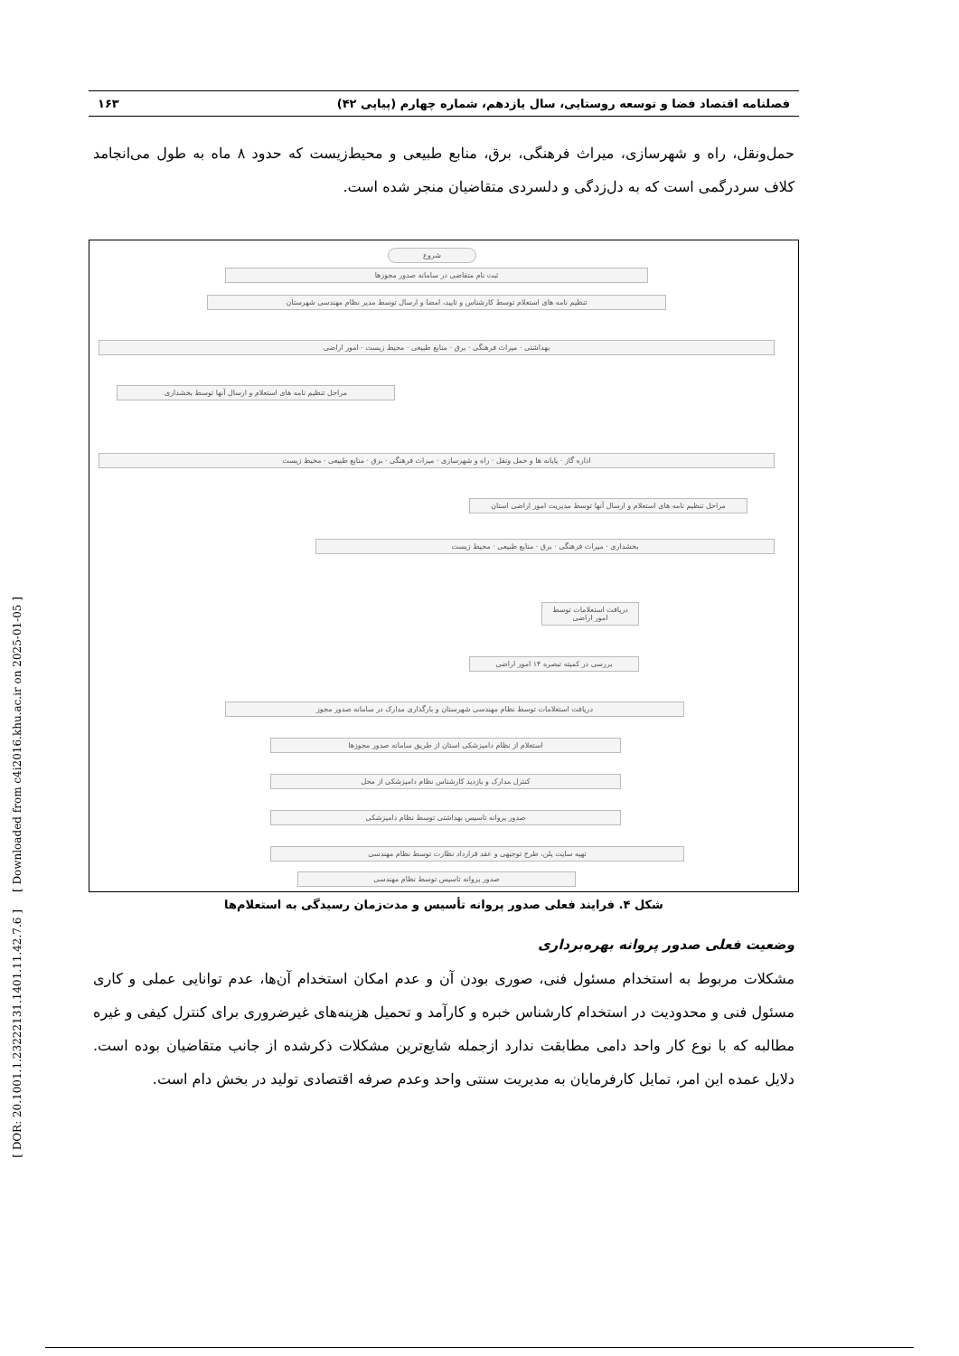[ DOR: 20.1001.1.23222131.1401.11.42.7.6 ] [ Downloaded from c4i2016.khu.ac.ir on 2025-01-05 ]
فصلنامه اقتصاد فضا و توسعه روستایی، سال یازدهم، شماره چهارم (پیاپی ۴۲) ۱۶۳
حمل‌ونقل، راه و شهرسازی، میراث فرهنگی، برق، منابع طبیعی و محیط‌زیست که حدود ۸ ماه به طول می‌انجامد کلاف سردرگمی است که به دل‌زدگی و دلسردی متقاضیان منجر شده است.
شروع
ثبت نام متقاضی در سامانه صدور مجوزها
تنظیم نامه های استعلام توسط کارشناس و تایید، امضا و ارسال توسط مدیر نظام مهندسی شهرستان
بهداشتی · میراث فرهنگی · برق · منابع طبیعی · محیط زیست · امور اراضی
مراحل تنظیم نامه های استعلام و ارسال آنها توسط بخشداری
اداره گاز · پایانه ها و حمل ونقل · راه و شهرسازی · میراث فرهنگی · برق · منابع طبیعی · محیط زیست
مراحل تنظیم نامه های استعلام و ارسال آنها توسط مدیریت امور اراضی استان
بخشداری · میراث فرهنگی · برق · منابع طبیعی · محیط زیست
دریافت استعلامات توسط امور اراضی
بررسی در کمیته تبصره ۱۴ امور اراضی
دریافت استعلامات توسط نظام مهندسی شهرستان و بارگذاری مدارک در سامانه صدور مجوز
استعلام از نظام دامپزشکی استان از طریق سامانه صدور مجوزها
کنترل مدارک و بازدید کارشناس نظام دامپزشکی از محل
صدور پروانه تاسیس بهداشتی توسط نظام دامپزشکی
تهیه سایت پلن، طرح توجیهی و عقد قرارداد نظارت توسط نظام مهندسی
صدور پروانه تاسیس توسط نظام مهندسی
شکل ۴. فرایند فعلی صدور پروانه تأسیس و مدت‌زمان رسیدگی به استعلام‌ها
وضعیت فعلی صدور پروانه بهره‌برداری
مشکلات مربوط به استخدام مسئول فنی، صوری بودن آن و عدم امکان استخدام آن‌ها، عدم توانایی عملی و کاری مسئول فنی و محدودیت در استخدام کارشناس خبره و کارآمد و تحمیل هزینه‌های غیرضروری برای کنترل کیفی و غیره مطالبه که با نوع کار واحد دامی مطابقت ندارد ازجمله شایع‌ترین مشکلات ذکرشده از جانب متقاضیان بوده است. دلایل عمده این امر، تمایل کارفرمایان به مدیریت سنتی واحد وعدم صرفه اقتصادی تولید در بخش دام است.